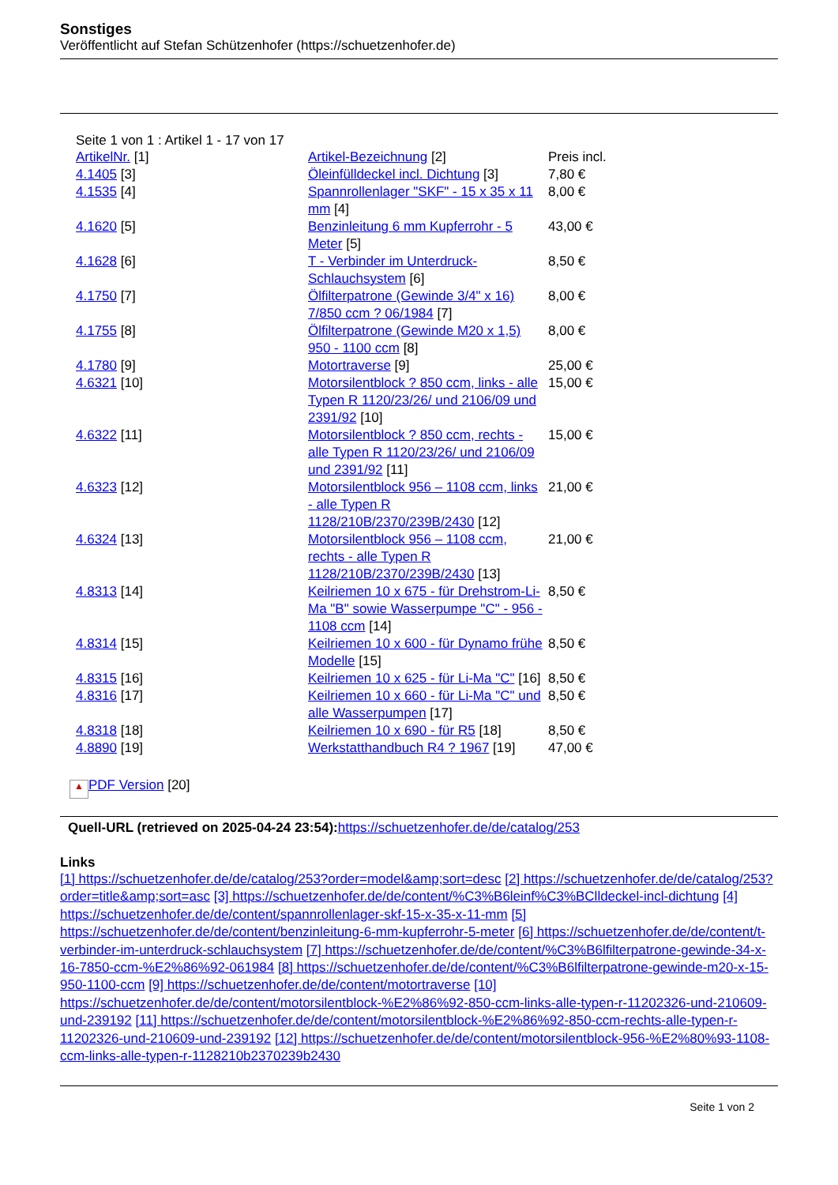Sonstiges
Veröffentlicht auf Stefan Schützenhofer (https://schuetzenhofer.de)
Seite 1 von 1 : Artikel 1 - 17 von 17
| ArtikelNr. [1] | Artikel-Bezeichnung [2] | Preis incl. |
| --- | --- | --- |
| 4.1405 [3] | Öleinfülldeckel incl. Dichtung [3] | 7,80 € |
| 4.1535 [4] | Spannrollenlager "SKF" - 15 x 35 x 11 mm [4] | 8,00 € |
| 4.1620 [5] | Benzinleitung 6 mm Kupferrohr - 5 Meter [5] | 43,00 € |
| 4.1628 [6] | T - Verbinder im Unterdruck-Schlauchsystem [6] | 8,50 € |
| 4.1750 [7] | Ölfilterpatrone (Gewinde 3/4" x 16) 7/850 ccm ? 06/1984 [7] | 8,00 € |
| 4.1755 [8] | Ölfilterpatrone (Gewinde M20 x 1,5) 950 - 1100 ccm [8] | 8,00 € |
| 4.1780 [9] | Motortraverse [9] | 25,00 € |
| 4.6321 [10] | Motorsilentblock ? 850 ccm, links - alle Typen R 1120/23/26/ und 2106/09 und 2391/92 [10] | 15,00 € |
| 4.6322 [11] | Motorsilentblock ? 850 ccm, rechts - alle Typen R 1120/23/26/ und 2106/09 und 2391/92 [11] | 15,00 € |
| 4.6323 [12] | Motorsilentblock 956 – 1108 ccm, links - alle Typen R 1128/210B/2370/239B/2430 [12] | 21,00 € |
| 4.6324 [13] | Motorsilentblock 956 – 1108 ccm, rechts - alle Typen R 1128/210B/2370/239B/2430 [13] | 21,00 € |
| 4.8313 [14] | Keilriemen 10 x 675 - für Drehstrom-Li-Ma "B" sowie Wasserpumpe "C" - 956 - 1108 ccm [14] | 8,50 € |
| 4.8314 [15] | Keilriemen 10 x 600 - für Dynamo frühe Modelle [15] | 8,50 € |
| 4.8315 [16] | Keilriemen 10 x 625 - für Li-Ma "C" [16] | 8,50 € |
| 4.8316 [17] | Keilriemen 10 x 660 - für Li-Ma "C" und alle Wasserpumpen [17] | 8,50 € |
| 4.8318 [18] | Keilriemen 10 x 690 - für R5 [18] | 8,50 € |
| 4.8890 [19] | Werkstatthandbuch R4 ? 1967 [19] | 47,00 € |
▲ PDF Version [20]
Quell-URL (retrieved on 2025-04-24 23:54): https://schuetzenhofer.de/de/catalog/253
Links
[1] https://schuetzenhofer.de/de/catalog/253?order=model&amp;sort=desc [2] https://schuetzenhofer.de/de/catalog/253?order=title&amp;sort=asc [3] https://schuetzenhofer.de/de/content/%C3%B6leinf%C3%BClldeckel-incl-dichtung [4] https://schuetzenhofer.de/de/content/spannrollenlager-skf-15-x-35-x-11-mm [5] https://schuetzenhofer.de/de/content/benzinleitung-6-mm-kupferrohr-5-meter [6] https://schuetzenhofer.de/de/content/t-verbinder-im-unterdruck-schlauchsystem [7] https://schuetzenhofer.de/de/content/%C3%B6lfilterpatrone-gewinde-34-x-16-7850-ccm-%E2%86%92-061984 [8] https://schuetzenhofer.de/de/content/%C3%B6lfilterpatrone-gewinde-m20-x-15-950-1100-ccm [9] https://schuetzenhofer.de/de/content/motortraverse [10] https://schuetzenhofer.de/de/content/motorsilentblock-%E2%86%92-850-ccm-links-alle-typen-r-11202326-und-210609-und-239192 [11] https://schuetzenhofer.de/de/content/motorsilentblock-%E2%86%92-850-ccm-rechts-alle-typen-r-11202326-und-210609-und-239192 [12] https://schuetzenhofer.de/de/content/motorsilentblock-956-%E2%80%93-1108-ccm-links-alle-typen-r-1128210b2370239b2430
Seite 1 von 2